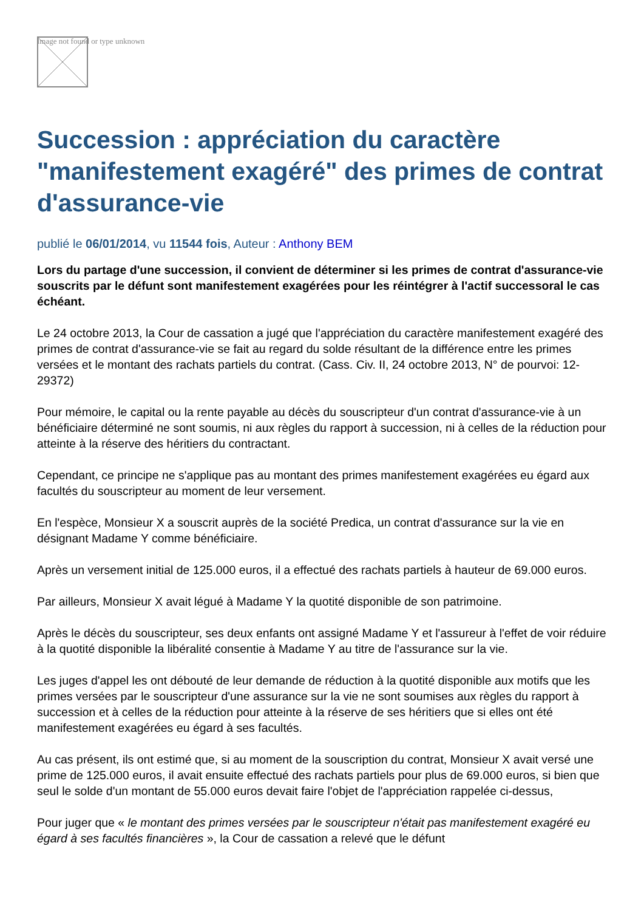Image not found or type unknown
Succession : appréciation du caractère "manifestement exagéré" des primes de contrat d'assurance-vie
publié le 06/01/2014, vu 11544 fois, Auteur : Anthony BEM
Lors du partage d'une succession, il convient de déterminer si les primes de contrat d'assurance-vie souscrits par le défunt sont manifestement exagérées pour les réintégrer à l'actif successoral le cas échéant.
Le 24 octobre 2013, la Cour de cassation a jugé que l'appréciation du caractère manifestement exagéré des primes de contrat d'assurance-vie se fait au regard du solde résultant de la différence entre les primes versées et le montant des rachats partiels du contrat. (Cass. Civ. II, 24 octobre 2013, N° de pourvoi: 12-29372)
Pour mémoire, le capital ou la rente payable au décès du souscripteur d'un contrat d'assurance-vie à un bénéficiaire déterminé ne sont soumis, ni aux règles du rapport à succession, ni à celles de la réduction pour atteinte à la réserve des héritiers du contractant.
Cependant, ce principe ne s'applique pas au montant des primes manifestement exagérées eu égard aux facultés du souscripteur au moment de leur versement.
En l'espèce, Monsieur X a souscrit auprès de la société Predica, un contrat d'assurance sur la vie en désignant Madame Y comme bénéficiaire.
Après un versement initial de 125.000 euros, il a effectué des rachats partiels à hauteur de 69.000 euros.
Par ailleurs, Monsieur X avait légué à Madame Y la quotité disponible de son patrimoine.
Après le décès du souscripteur, ses deux enfants ont assigné Madame Y et l'assureur à l'effet de voir réduire à la quotité disponible la libéralité consentie à Madame Y au titre de l'assurance sur la vie.
Les juges d'appel les ont débouté de leur demande de réduction à la quotité disponible aux motifs que les primes versées par le souscripteur d'une assurance sur la vie ne sont soumises aux règles du rapport à succession et à celles de la réduction pour atteinte à la réserve de ses héritiers que si elles ont été manifestement exagérées eu égard à ses facultés.
Au cas présent, ils ont estimé que, si au moment de la souscription du contrat, Monsieur X avait versé une prime de 125.000 euros, il avait ensuite effectué des rachats partiels pour plus de 69.000 euros, si bien que seul le solde d'un montant de 55.000 euros devait faire l'objet de l'appréciation rappelée ci-dessus,
Pour juger que « le montant des primes versées par le souscripteur n'était pas manifestement exagéré eu égard à ses facultés financières », la Cour de cassation a relevé que le défunt